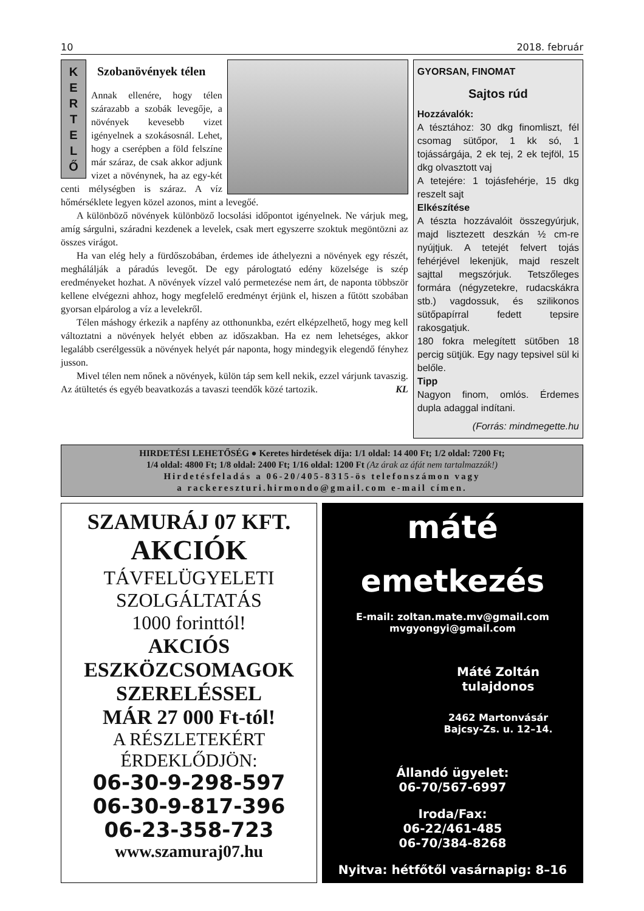10 2018. február
K
E
R
T
E
L
Ő
Szobanövények télen
Annak ellenére, hogy télen szárazabb a szobák levegője, a növények kevesebb vizet igényelnek a szokásosnál. Lehet, hogy a cserépben a föld felszíne már száraz, de csak akkor adjunk vizet a növénynek, ha az egy-két centi mélységben is száraz. A víz hőmérséklete legyen közel azonos, mint a levegőé.
A különböző növények különböző locsolási időpontot igényelnek. Ne várjuk meg, amíg sárgulni, száradni kezdenek a levelek, csak mert egyszerre szoktuk megöntözni az összes virágot.
Ha van elég hely a fürdőszobában, érdemes ide áthelyezni a növények egy részét, meghálálják a páradús levegőt. De egy párologtató edény közelsége is szép eredményeket hozhat. A növények vízzel való permetezése nem árt, de naponta többször kellene elvégezni ahhoz, hogy megfelelő eredményt érjünk el, hiszen a fűtött szobában gyorsan elpárolog a víz a levelekről.
Télen máshogy érkezik a napfény az otthonunkba, ezért elképzelhető, hogy meg kell változtatni a növények helyét ebben az időszakban. Ha ez nem lehetséges, akkor legalább cserélgessük a növények helyét pár naponta, hogy mindegyik elegendő fényhez jusson.
Mivel télen nem nőnek a növények, külön táp sem kell nekik, ezzel várjunk tavaszig. Az átültetés és egyéb beavatkozás a tavaszi teendők közé tartozik. KL
GYORSAN, FINOMAT
Sajtos rúd
Hozzávalók:
A tésztához: 30 dkg finomliszt, fél csomag sütőpor, 1 kk só, 1 tojássárgája, 2 ek tej, 2 ek tejföl, 15 dkg olvasztott vaj
A tetejére: 1 tojásfehérje, 15 dkg reszelt sajt
Elkészítése
A tészta hozzávalóit összegyúrjuk, majd lisztezett deszkán ½ cm-re nyújtjuk. A tetejét felvert tojás fehérjével lekenjük, majd reszelt sajttal megszórjuk. Tetszőleges formára (négyzetekre, rudacskákra stb.) vagdossuk, és szilikonos sütőpapírral fedett tepsire rakosgatjuk.
180 fokra melegített sütőben 18 percig sütjük. Egy nagy tepsivel sül ki belőle.
Tipp
Nagyon finom, omlós. Érdemes dupla adaggal indítani.
(Forrás: mindmegette.hu
HIRDETÉSI LEHETŐSÉG ● Keretes hirdetések díja: 1/1 oldal: 14 400 Ft; 1/2 oldal: 7200 Ft;
1/4 oldal: 4800 Ft; 1/8 oldal: 2400 Ft; 1/16 oldal: 1200 Ft (Az árak az áfát nem tartalmazzák!)
Hirdetésfeladás a 06-20/405-8315-ös telefonszámon vagy
a rackereszturi.hirmondo@gmail.com e-mail címen.
SZAMURÁJ 07 KFT.
AKCIÓK
TÁVFELÜGYELETI
SZOLGÁLTATÁS
1000 forinttól!
AKCIÓS
ESZKÖZCSOMAGOK
SZERELÉSSEL
MÁR 27 000 Ft-tól!
A RÉSZLETEKÉRT
ÉRDEKLŐDJÖN:
06-30-9-298-597
06-30-9-817-396
06-23-358-723
www.szamuraj07.hu
máté
emetkezés
E-mail: zoltan.mate.mv@gmail.com
mvgyongyi@gmail.com
Máté Zoltán
tulajdonos
2462 Martonvásár
Bajcsy-Zs. u. 12–14.
Állandó ügyelet:
06-70/567-6997
Iroda/Fax:
06-22/461-485
06-70/384-8268
Nyitva: hétfőtől vasárnapig: 8–16